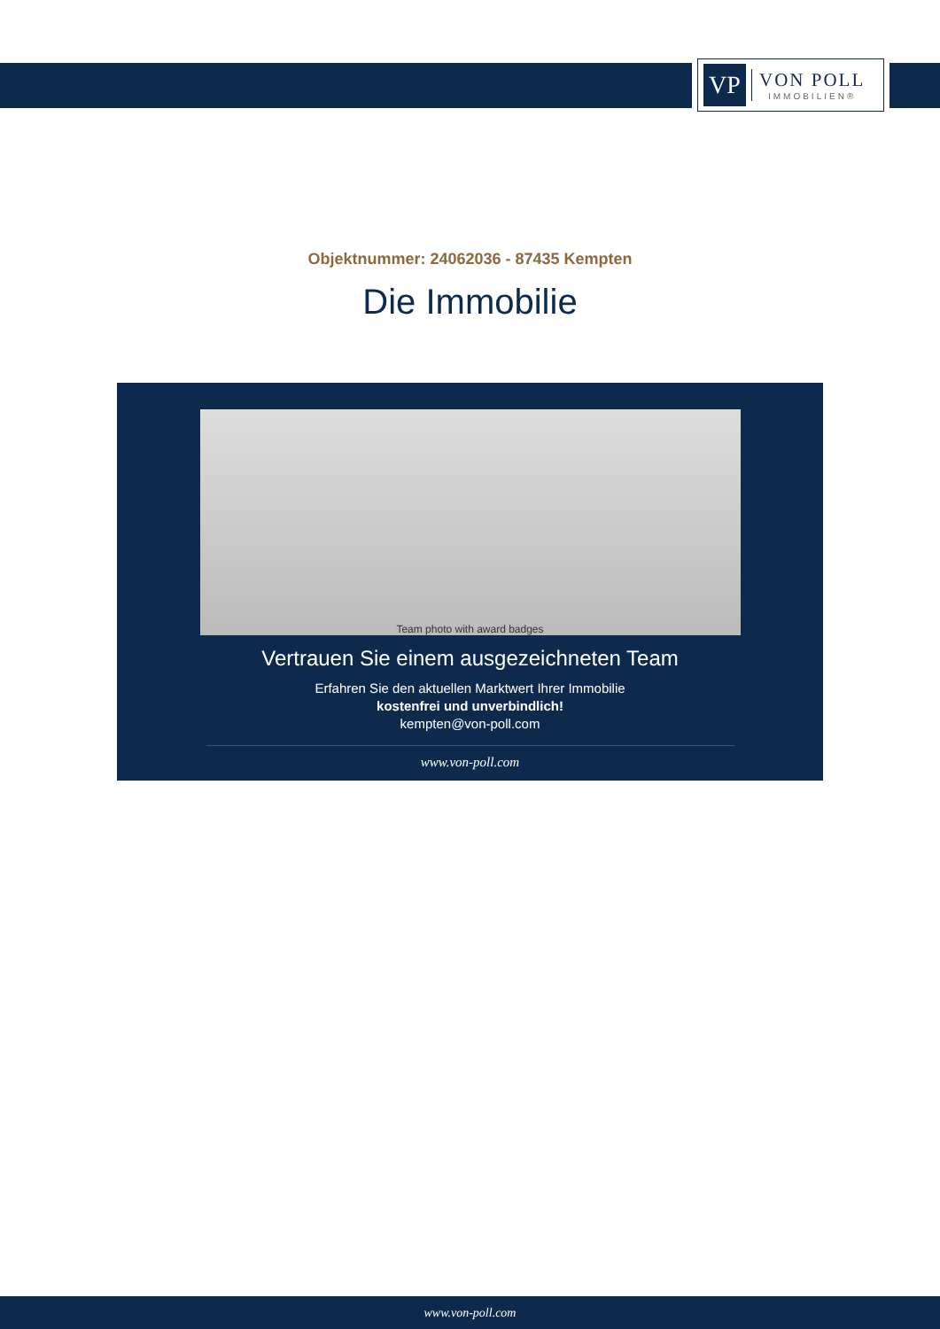VP
VON POLL
IMMOBILIEN®
Objektnummer: 24062036 - 87435 Kempten
Die Immobilie
Team photo with award badges
Vertrauen Sie einem ausgezeichneten Team
Erfahren Sie den aktuellen Marktwert Ihrer Immobilie
kostenfrei und unverbindlich!
kempten@von-poll.com
www.von-poll.com
www.von-poll.com